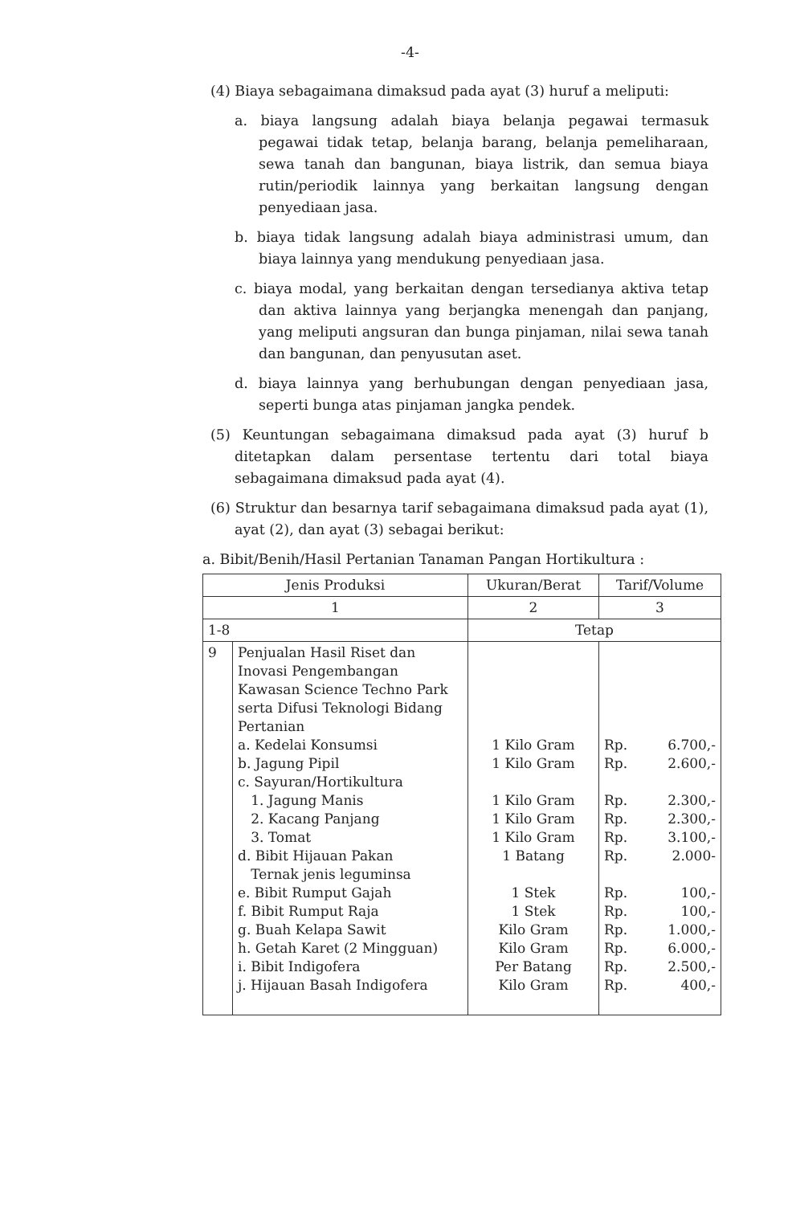-4-
(4) Biaya sebagaimana dimaksud pada ayat (3) huruf a meliputi:
a. biaya langsung adalah biaya belanja pegawai termasuk pegawai tidak tetap, belanja barang, belanja pemeliharaan, sewa tanah dan bangunan, biaya listrik, dan semua biaya rutin/periodik lainnya yang berkaitan langsung dengan penyediaan jasa.
b. biaya tidak langsung adalah biaya administrasi umum, dan biaya lainnya yang mendukung penyediaan jasa.
c. biaya modal, yang berkaitan dengan tersedianya aktiva tetap dan aktiva lainnya yang berjangka menengah dan panjang, yang meliputi angsuran dan bunga pinjaman, nilai sewa tanah dan bangunan, dan penyusutan aset.
d. biaya lainnya yang berhubungan dengan penyediaan jasa, seperti bunga atas pinjaman jangka pendek.
(5) Keuntungan sebagaimana dimaksud pada ayat (3) huruf b ditetapkan dalam persentase tertentu dari total biaya sebagaimana dimaksud pada ayat (4).
(6) Struktur dan besarnya tarif sebagaimana dimaksud pada ayat (1), ayat (2), dan ayat (3) sebagai berikut:
a. Bibit/Benih/Hasil Pertanian Tanaman Pangan Hortikultura :
| Jenis Produksi | | Ukuran/Berat | Tarif/Volume |
| --- | --- | --- | --- |
| 1 | | 2 | 3 |
| 1-8 | | Tetap | |
| 9 | Penjualan Hasil Riset dan Inovasi Pengembangan Kawasan Science Techno Park serta Difusi Teknologi Bidang Pertanian a. Kedelai Konsumsi b. Jagung Pipil c. Sayuran/Hortikultura 1. Jagung Manis 2. Kacang Panjang 3. Tomat d. Bibit Hijauan Pakan Ternak jenis leguminsa e. Bibit Rumput Gajah f. Bibit Rumput Raja g. Buah Kelapa Sawit h. Getah Karet (2 Mingguan) i. Bibit Indigofera j. Hijauan Basah Indigofera | 1 Kilo Gram 1 Kilo Gram 1 Kilo Gram 1 Kilo Gram 1 Kilo Gram 1 Batang 1 Stek 1 Stek Kilo Gram Kilo Gram Per Batang Kilo Gram | Rp. 6.700,- Rp. 2.600,- Rp. 2.300,- Rp. 2.300,- Rp. 3.100,- Rp. 2.000- Rp. 100,- Rp. 100,- Rp. 1.000,- Rp. 6.000,- Rp. 2.500,- Rp. 400,- |